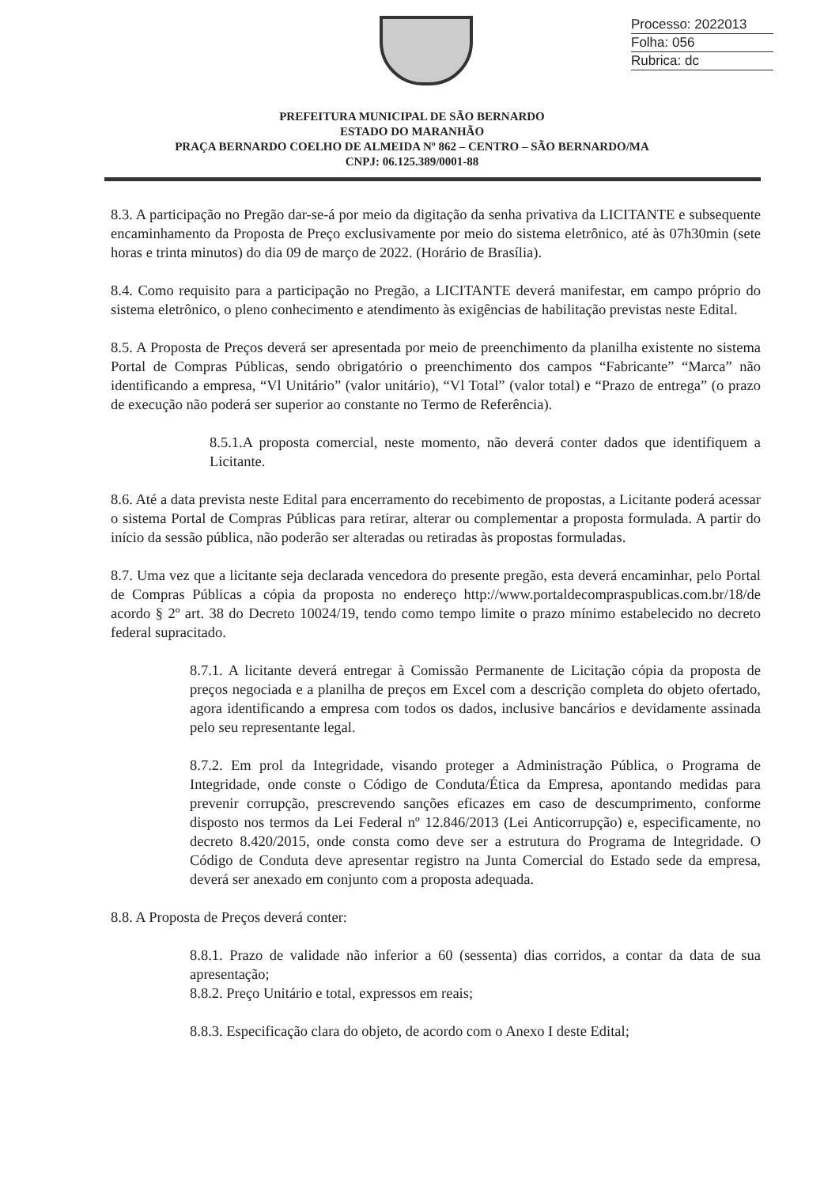Processo: 2022013
Folha: 056
Rubrica: dc
PREFEITURA MUNICIPAL DE SÃO BERNARDO
ESTADO DO MARANHÃO
PRAÇA BERNARDO COELHO DE ALMEIDA Nº 862 – CENTRO – SÃO BERNARDO/MA
CNPJ: 06.125.389/0001-88
8.3. A participação no Pregão dar-se-á por meio da digitação da senha privativa da LICITANTE e subsequente encaminhamento da Proposta de Preço exclusivamente por meio do sistema eletrônico, até às 07h30min (sete horas e trinta minutos) do dia 09 de março de 2022. (Horário de Brasília).
8.4. Como requisito para a participação no Pregão, a LICITANTE deverá manifestar, em campo próprio do sistema eletrônico, o pleno conhecimento e atendimento às exigências de habilitação previstas neste Edital.
8.5. A Proposta de Preços deverá ser apresentada por meio de preenchimento da planilha existente no sistema Portal de Compras Públicas, sendo obrigatório o preenchimento dos campos “Fabricante” “Marca” não identificando a empresa, “Vl Unitário” (valor unitário), “Vl Total” (valor total) e “Prazo de entrega” (o prazo de execução não poderá ser superior ao constante no Termo de Referência).
8.5.1.A proposta comercial, neste momento, não deverá conter dados que identifiquem a Licitante.
8.6. Até a data prevista neste Edital para encerramento do recebimento de propostas, a Licitante poderá acessar o sistema Portal de Compras Públicas para retirar, alterar ou complementar a proposta formulada. A partir do início da sessão pública, não poderão ser alteradas ou retiradas às propostas formuladas.
8.7. Uma vez que a licitante seja declarada vencedora do presente pregão, esta deverá encaminhar, pelo Portal de Compras Públicas a cópia da proposta no endereço http://www.portaldecompraspublicas.com.br/18/de acordo § 2º art. 38 do Decreto 10024/19, tendo como tempo limite o prazo mínimo estabelecido no decreto federal supracitado.
8.7.1. A licitante deverá entregar à Comissão Permanente de Licitação cópia da proposta de preços negociada e a planilha de preços em Excel com a descrição completa do objeto ofertado, agora identificando a empresa com todos os dados, inclusive bancários e devidamente assinada pelo seu representante legal.
8.7.2. Em prol da Integridade, visando proteger a Administração Pública, o Programa de Integridade, onde conste o Código de Conduta/Ética da Empresa, apontando medidas para prevenir corrupção, prescrevendo sanções eficazes em caso de descumprimento, conforme disposto nos termos da Lei Federal nº 12.846/2013 (Lei Anticorrupção) e, especificamente, no decreto 8.420/2015, onde consta como deve ser a estrutura do Programa de Integridade. O Código de Conduta deve apresentar registro na Junta Comercial do Estado sede da empresa, deverá ser anexado em conjunto com a proposta adequada.
8.8. A Proposta de Preços deverá conter:
8.8.1. Prazo de validade não inferior a 60 (sessenta) dias corridos, a contar da data de sua apresentação;
8.8.2. Preço Unitário e total, expressos em reais;
8.8.3. Especificação clara do objeto, de acordo com o Anexo I deste Edital;